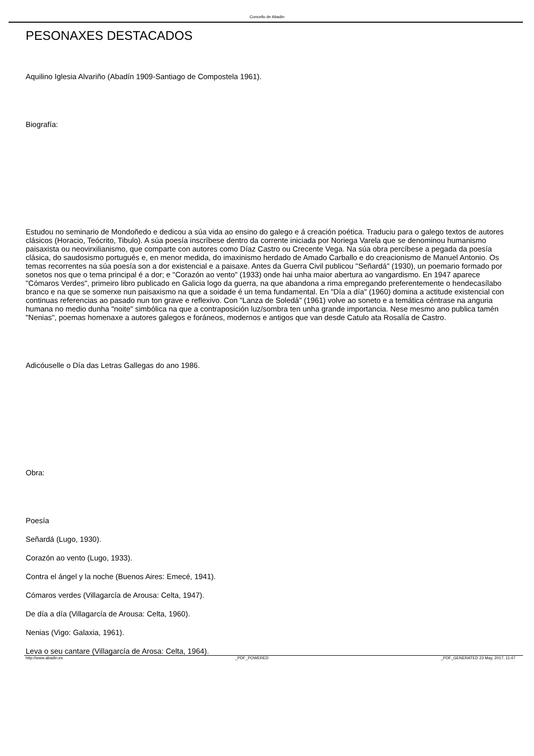Concello de Abadin
PESONAXES DESTACADOS
Aquilino Iglesia Alvariño (Abadín 1909-Santiago de Compostela 1961).
Biografía:
Estudou no seminario de Mondoñedo e dedicou a súa vida ao ensino do galego e á creación poética. Traduciu para o galego textos de autores clásicos (Horacio, Teócrito, Tibulo). A súa poesía inscríbese dentro da corrente iniciada por Noriega Varela que se denominou humanismo paisaxista ou neovirxilianismo, que comparte con autores como Díaz Castro ou Crecente Vega. Na súa obra percíbese a pegada da poesía clásica, do saudosismo portugués e, en menor medida, do imaxinismo herdado de Amado Carballo e do creacionismo de Manuel Antonio. Os temas recorrentes na súa poesía son a dor existencial e a paisaxe. Antes da Guerra Civil publicou "Señardá" (1930), un poemario formado por sonetos nos que o tema principal é a dor; e "Corazón ao vento" (1933) onde hai unha maior abertura ao vangardismo. En 1947 aparece "Cómaros Verdes", primeiro libro publicado en Galicia logo da guerra, na que abandona a rima empregando preferentemente o hendecasílabo branco e na que se somerxe nun paisaxismo na que a soidade é un tema fundamental. En "Día a día" (1960) domina a actitude existencial con continuas referencias ao pasado nun ton grave e reflexivo. Con "Lanza de Soledá" (1961) volve ao soneto e a temática céntrase na anguria humana no medio dunha "noite" simbólica na que a contraposición luz/sombra ten unha grande importancia. Nese mesmo ano publica tamén "Nenias", poemas homenaxe a autores galegos e foráneos, modernos e antigos que van desde Catulo ata Rosalía de Castro.
Adicóuselle o Día das Letras Gallegas do ano 1986.
Obra:
Poesía
Señardá (Lugo, 1930).
Corazón ao vento (Lugo, 1933).
Contra el ángel y la noche (Buenos Aires: Emecé, 1941).
Cómaros verdes (Villagarcía de Arousa: Celta, 1947).
De día a día (Villagarcía de Arousa: Celta, 1960).
Nenias (Vigo: Galaxia, 1961).
Leva o seu cantare (Villagarcía de Arosa: Celta, 1964).
http://www.abadin.es _PDF_POWERED _PDF_GENERATED 23 May, 2017, 11:47